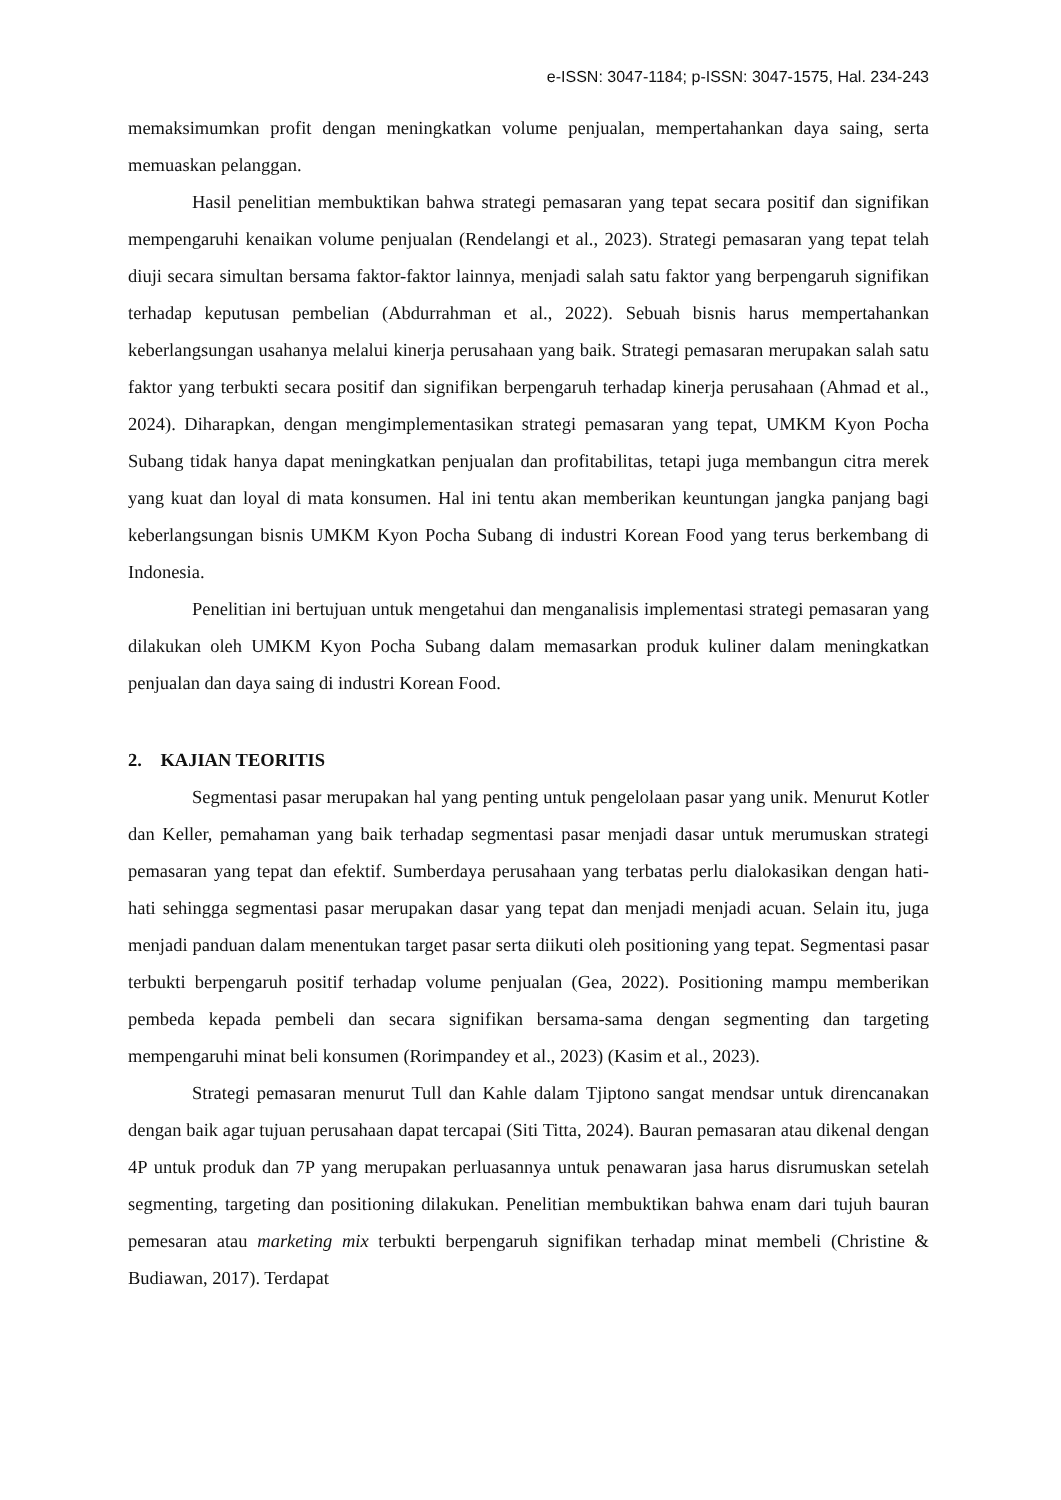e-ISSN: 3047-1184; p-ISSN: 3047-1575, Hal. 234-243
memaksimumkan profit dengan meningkatkan volume penjualan, mempertahankan daya saing, serta memuaskan pelanggan.
Hasil penelitian membuktikan bahwa strategi pemasaran yang tepat secara positif dan signifikan mempengaruhi kenaikan volume penjualan (Rendelangi et al., 2023). Strategi pemasaran yang tepat telah diuji secara simultan bersama faktor-faktor lainnya, menjadi salah satu faktor yang berpengaruh signifikan terhadap keputusan pembelian (Abdurrahman et al., 2022). Sebuah bisnis harus mempertahankan keberlangsungan usahanya melalui kinerja perusahaan yang baik. Strategi pemasaran merupakan salah satu faktor yang terbukti secara positif dan signifikan berpengaruh terhadap kinerja perusahaan (Ahmad et al., 2024). Diharapkan, dengan mengimplementasikan strategi pemasaran yang tepat, UMKM Kyon Pocha Subang tidak hanya dapat meningkatkan penjualan dan profitabilitas, tetapi juga membangun citra merek yang kuat dan loyal di mata konsumen. Hal ini tentu akan memberikan keuntungan jangka panjang bagi keberlangsungan bisnis UMKM Kyon Pocha Subang di industri Korean Food yang terus berkembang di Indonesia.
Penelitian ini bertujuan untuk mengetahui dan menganalisis implementasi strategi pemasaran yang dilakukan oleh UMKM Kyon Pocha Subang dalam memasarkan produk kuliner dalam meningkatkan penjualan dan daya saing di industri Korean Food.
2. KAJIAN TEORITIS
Segmentasi pasar merupakan hal yang penting untuk pengelolaan pasar yang unik. Menurut Kotler dan Keller, pemahaman yang baik terhadap segmentasi pasar menjadi dasar untuk merumuskan strategi pemasaran yang tepat dan efektif. Sumberdaya perusahaan yang terbatas perlu dialokasikan dengan hati-hati sehingga segmentasi pasar merupakan dasar yang tepat dan menjadi menjadi acuan. Selain itu, juga menjadi panduan dalam menentukan target pasar serta diikuti oleh positioning yang tepat. Segmentasi pasar terbukti berpengaruh positif terhadap volume penjualan (Gea, 2022). Positioning mampu memberikan pembeda kepada pembeli dan secara signifikan bersama-sama dengan segmenting dan targeting mempengaruhi minat beli konsumen (Rorimpandey et al., 2023) (Kasim et al., 2023).
Strategi pemasaran menurut Tull dan Kahle dalam Tjiptono sangat mendsar untuk direncanakan dengan baik agar tujuan perusahaan dapat tercapai (Siti Titta, 2024). Bauran pemasaran atau dikenal dengan 4P untuk produk dan 7P yang merupakan perluasannya untuk penawaran jasa harus disrumuskan setelah segmenting, targeting dan positioning dilakukan. Penelitian membuktikan bahwa enam dari tujuh bauran pemesaran atau marketing mix terbukti berpengaruh signifikan terhadap minat membeli (Christine & Budiawan, 2017). Terdapat